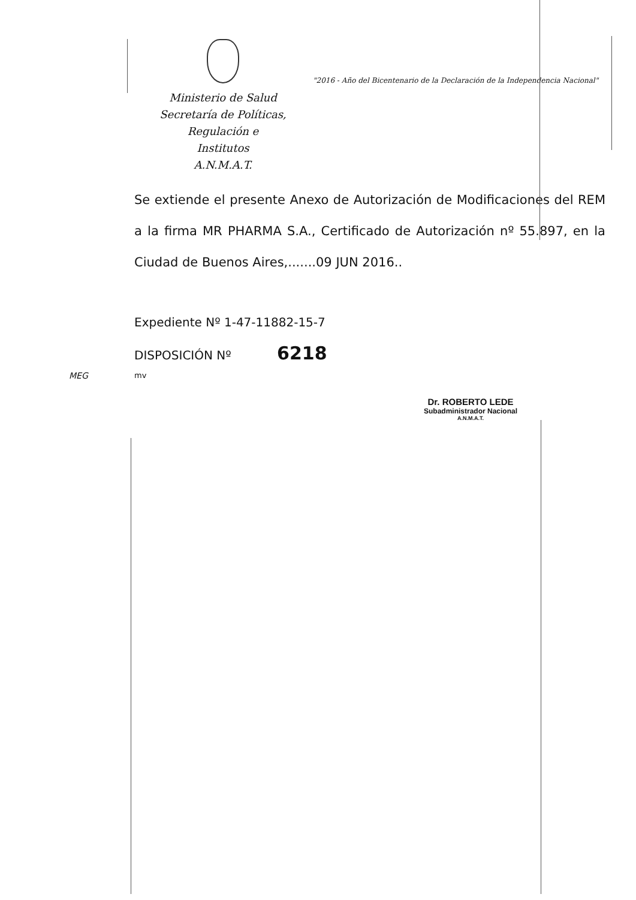Ministerio de Salud
Secretaría de Políticas, Regulación e
Institutos
A.N.M.A.T.
"2016 - Año del Bicentenario de la Declaración de la Independencia Nacional"
Se extiende el presente Anexo de Autorización de Modificaciones del REM a la firma MR PHARMA S.A., Certificado de Autorización nº 55.897, en la Ciudad de Buenos Aires,.......09 JUN 2016..
Expediente Nº 1-47-11882-15-7
DISPOSICIÓN Nº 6218
mv
Dr. ROBERTO LEDE
Subadministrador Nacional
A.N.M.A.T.
MEG